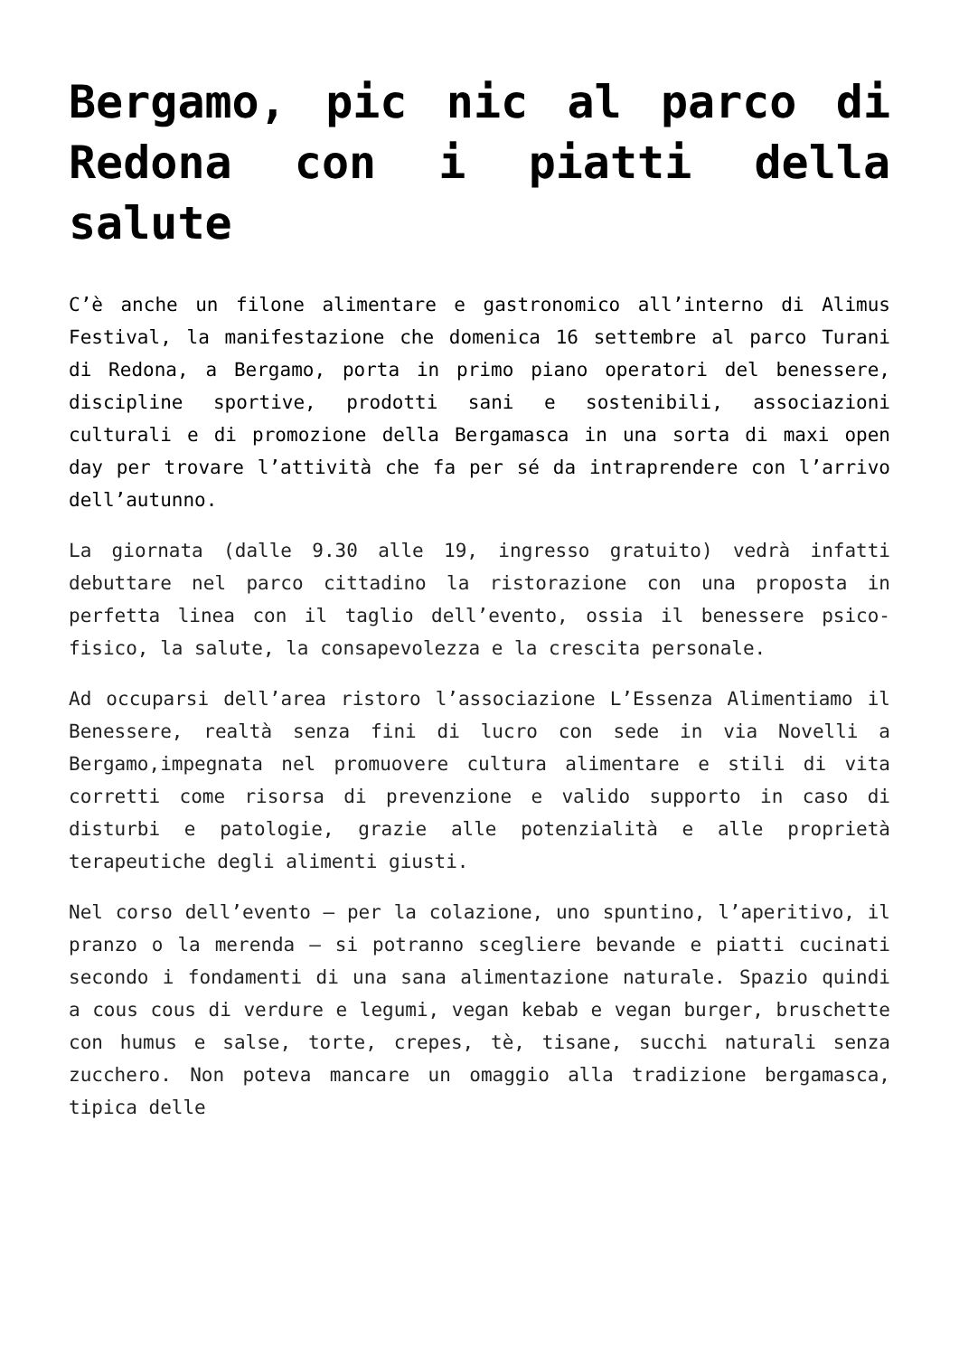Bergamo, pic nic al parco di Redona con i piatti della salute
C’è anche un filone alimentare e gastronomico all’interno di Alimus Festival, la manifestazione che domenica 16 settembre al parco Turani di Redona, a Bergamo, porta in primo piano operatori del benessere, discipline sportive, prodotti sani e sostenibili, associazioni culturali e di promozione della Bergamasca in una sorta di maxi open day per trovare l’attività che fa per sé da intraprendere con l’arrivo dell’autunno.
La giornata (dalle 9.30 alle 19, ingresso gratuito) vedrà infatti debuttare nel parco cittadino la ristorazione con una proposta in perfetta linea con il taglio dell’evento, ossia il benessere psico-fisico, la salute, la consapevolezza e la crescita personale.
Ad occuparsi dell’area ristoro l’associazione L’Essenza Alimentiamo il Benessere, realtà senza fini di lucro con sede in via Novelli a Bergamo,impegnata nel promuovere cultura alimentare e stili di vita corretti come risorsa di prevenzione e valido supporto in caso di disturbi e patologie, grazie alle potenzialità e alle proprietà terapeutiche degli alimenti giusti.
Nel corso dell’evento – per la colazione, uno spuntino, l’aperitivo, il pranzo o la merenda – si potranno scegliere bevande e piatti cucinati secondo i fondamenti di una sana alimentazione naturale. Spazio quindi a cous cous di verdure e legumi, vegan kebab e vegan burger, bruschette con humus e salse, torte, crepes, tè, tisane, succhi naturali senza zucchero. Non poteva mancare un omaggio alla tradizione bergamasca, tipica delle